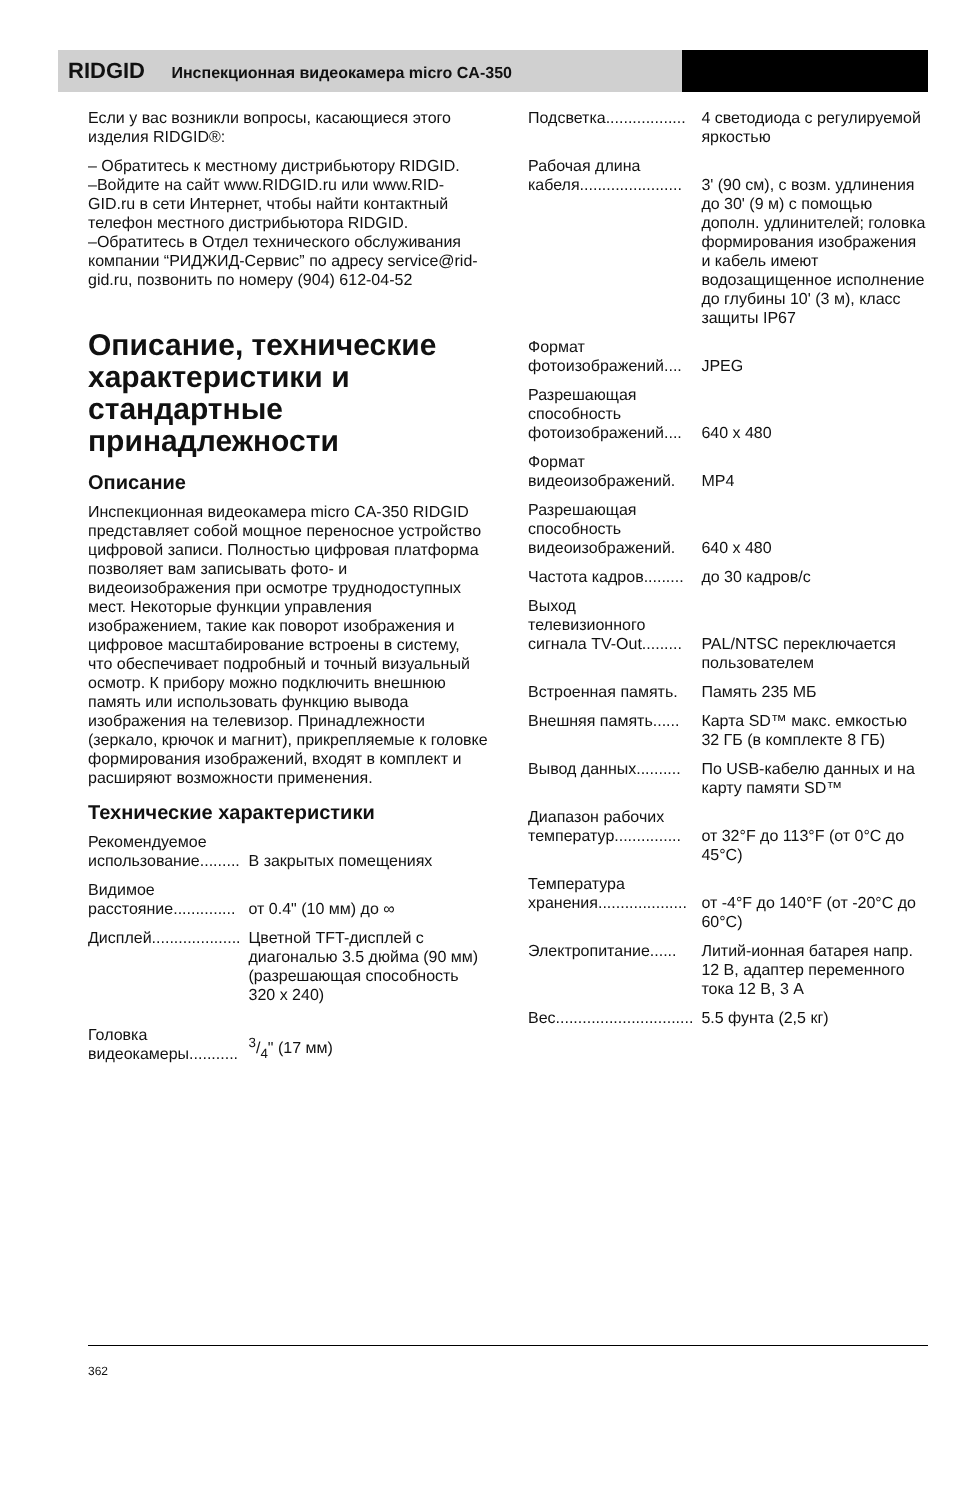RIDGID Инспекционная видеокамера micro CA-350
Если у вас возникли вопросы, касающиеся этого изделия RIDGID®:
– Обратитесь к местному дистрибьютору RIDGID.
–Войдите на сайт www.RIDGID.ru или www.RID-GID.ru в сети Интернет, чтобы найти контактный телефон местного дистрибьютора RIDGID.
–Обратитесь в Отдел технического обслуживания компании “РИДЖИД-Сервис” по адресу service@rid-gid.ru, позвонить по номеру (904) 612-04-52
Описание, технические характеристики и стандартные принадлежности
Описание
Инспекционная видеокамера micro CA-350 RIDGID представляет собой мощное переносное устройство цифровой записи. Полностью цифровая платформа позволяет вам записывать фото- и видеоизображения при осмотре труднодоступных мест. Некоторые функции управления изображением, такие как поворот изображения и цифровое масштабирование встроены в систему, что обеспечивает подробный и точный визуальный осмотр. К прибору можно подключить внешнюю память или использовать функцию вывода изображения на телевизор. Принадлежности (зеркало, крючок и магнит), прикрепляемые к головке формирования изображений, входят в комплект и расширяют возможности применения.
Технические характеристики
| Рекомендуемое использование......... | В закрытых помещениях |
| Видимое расстояние.............. | от 0.4" (10 мм) до ∞ |
| Дисплей.................... | Цветной TFT-дисплей с диагональю 3.5 дюйма (90 мм) (разрешающая способность 320 x 240) |
| Головка видеокамеры........... | 3/4" (17 мм) |
| Подсветка.................. | 4 светодиода с регулируемой яркостью |
| Рабочая длина кабеля....................... | 3' (90 см), с возм. удлинения до 30' (9 м) с помощью дополн. удлинителей; головка формирования изображения и кабель имеют водозащищенное исполнение до глубины 10' (3 м), класс защиты IP67 |
| Формат фотоизображений.... | JPEG |
| Разрешающая способность фотоизображений.... | 640 x 480 |
| Формат видеоизображений. | MP4 |
| Разрешающая способность видеоизображений. | 640 x 480 |
| Частота кадров......... | до 30 кадров/с |
| Выход телевизионного сигнала TV-Out......... | PAL/NTSC переключается пользователем |
| Встроенная память. | Память 235 МБ |
| Внешняя память...... | Карта SD™ макс. емкостью 32 ГБ (в комплекте 8 ГБ) |
| Вывод данных.......... | По USB-кабелю данных и на карту памяти SD™ |
| Диапазон рабочих температур............... | от 32°F до 113°F (от 0°C до 45°C) |
| Температура хранения.................... | от -4°F до 140°F (от -20°C до 60°C) |
| Электропитание...... | Литий-ионная батарея напр. 12 В, адаптер переменного тока 12 В, 3 А |
| Вес............................... | 5.5 фунта (2,5 кг) |
362